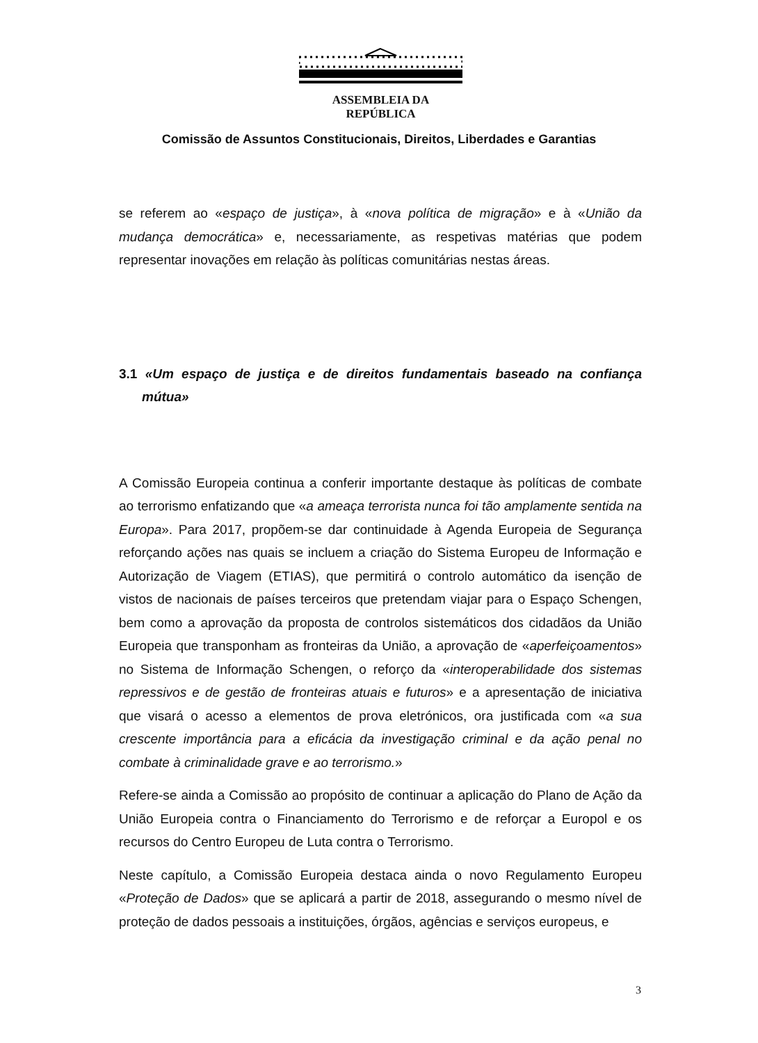ASSEMBLEIA DA REPÚBLICA
Comissão de Assuntos Constitucionais, Direitos, Liberdades e Garantias
se referem ao «espaço de justiça», à «nova política de migração» e à «União da mudança democrática» e, necessariamente, as respetivas matérias que podem representar inovações em relação às políticas comunitárias nestas áreas.
3.1 «Um espaço de justiça e de direitos fundamentais baseado na confiança mútua»
A Comissão Europeia continua a conferir importante destaque às políticas de combate ao terrorismo enfatizando que «a ameaça terrorista nunca foi tão amplamente sentida na Europa». Para 2017, propõem-se dar continuidade à Agenda Europeia de Segurança reforçando ações nas quais se incluem a criação do Sistema Europeu de Informação e Autorização de Viagem (ETIAS), que permitirá o controlo automático da isenção de vistos de nacionais de países terceiros que pretendam viajar para o Espaço Schengen, bem como a aprovação da proposta de controlos sistemáticos dos cidadãos da União Europeia que transponham as fronteiras da União, a aprovação de «aperfeiçoamentos» no Sistema de Informação Schengen, o reforço da «interoperabilidade dos sistemas repressivos e de gestão de fronteiras atuais e futuros» e a apresentação de iniciativa que visará o acesso a elementos de prova eletrónicos, ora justificada com «a sua crescente importância para a eficácia da investigação criminal e da ação penal no combate à criminalidade grave e ao terrorismo.»
Refere-se ainda a Comissão ao propósito de continuar a aplicação do Plano de Ação da União Europeia contra o Financiamento do Terrorismo e de reforçar a Europol e os recursos do Centro Europeu de Luta contra o Terrorismo.
Neste capítulo, a Comissão Europeia destaca ainda o novo Regulamento Europeu «Proteção de Dados» que se aplicará a partir de 2018, assegurando o mesmo nível de proteção de dados pessoais a instituições, órgãos, agências e serviços europeus, e
3